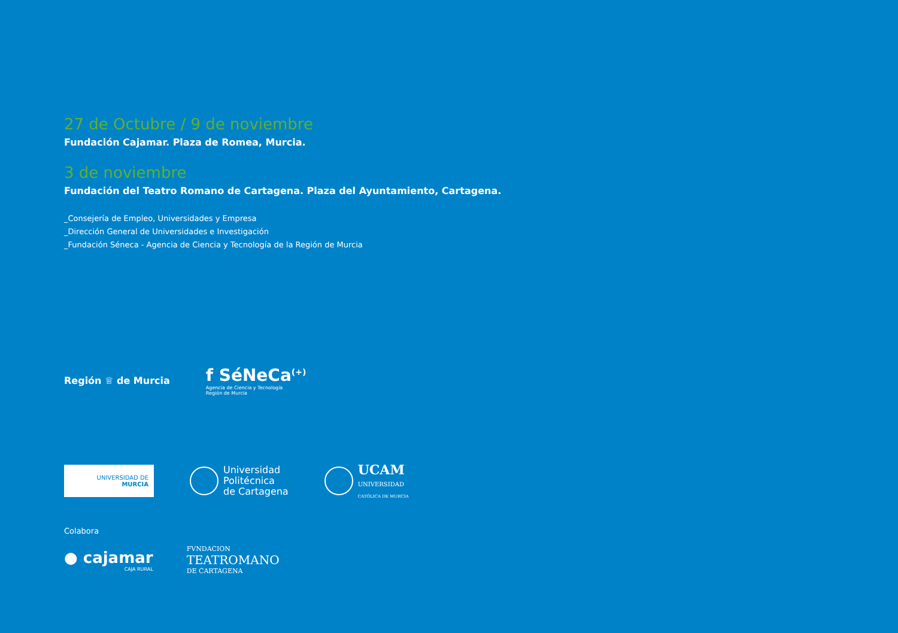27 de Octubre / 9 de noviembre
Fundación Cajamar. Plaza de Romea, Murcia.
3 de noviembre
Fundación del Teatro Romano de Cartagena. Plaza del Ayuntamiento, Cartagena.
_Consejería de Empleo, Universidades y Empresa
_Dirección General de Universidades e Investigación
_Fundación Séneca - Agencia de Ciencia y Tecnología de la Región de Murcia
Región ♕ de Murcia
f SéNeCa<sup>(+)</sup>
Agencia de Ciencia y Tecnología
Región de Murcia
UNIVERSIDAD DE
MURCIA
Universidad
Politécnica
de Cartagena
UCAM
UNIVERSIDAD
CATÓLICA DE MURCIA
Colabora
● cajamar
CAJA RURAL
FVNDACION
TEATROMANO
DE CARTAGENA